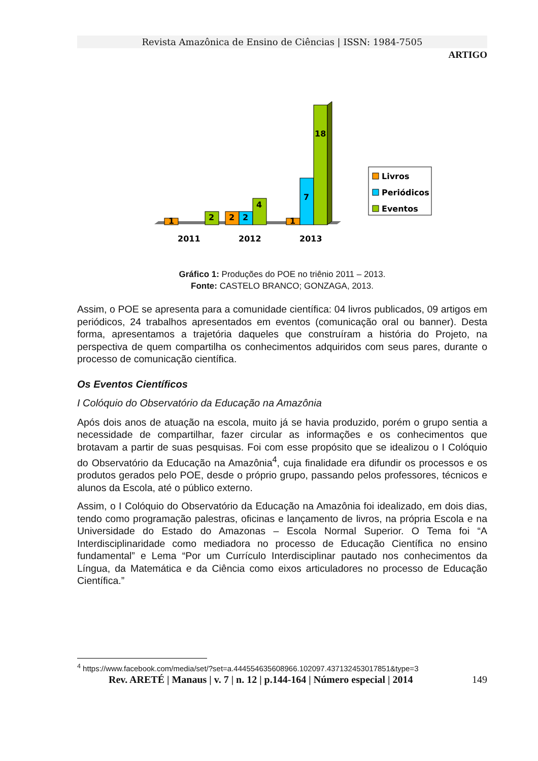Revista Amazônica de Ensino de Ciências | ISSN: 1984-7505
ARTIGO
1
2
2
2
4
1
7
18
2011
2012
2013
Livros
Periódicos
Eventos
Gráfico 1: Produções do POE no triênio 2011 – 2013.
Fonte: CASTELO BRANCO; GONZAGA, 2013.
Assim, o POE se apresenta para a comunidade científica: 04 livros publicados, 09 artigos em periódicos, 24 trabalhos apresentados em eventos (comunicação oral ou banner). Desta forma, apresentamos a trajetória daqueles que construíram a história do Projeto, na perspectiva de quem compartilha os conhecimentos adquiridos com seus pares, durante o processo de comunicação científica.
Os Eventos Científicos
I Colóquio do Observatório da Educação na Amazônia
Após dois anos de atuação na escola, muito já se havia produzido, porém o grupo sentia a necessidade de compartilhar, fazer circular as informações e os conhecimentos que brotavam a partir de suas pesquisas. Foi com esse propósito que se idealizou o I Colóquio do Observatório da Educação na Amazônia<sup>4</sup>, cuja finalidade era difundir os processos e os produtos gerados pelo POE, desde o próprio grupo, passando pelos professores, técnicos e alunos da Escola, até o público externo.
Assim, o I Colóquio do Observatório da Educação na Amazônia foi idealizado, em dois dias, tendo como programação palestras, oficinas e lançamento de livros, na própria Escola e na Universidade do Estado do Amazonas – Escola Normal Superior. O Tema foi “A Interdisciplinaridade como mediadora no processo de Educação Científica no ensino fundamental” e Lema “Por um Currículo Interdisciplinar pautado nos conhecimentos da Língua, da Matemática e da Ciência como eixos articuladores no processo de Educação Científica.”
<sup>4</sup> https://www.facebook.com/media/set/?set=a.444554635608966.102097.437132453017851&type=3
Rev. ARETÉ | Manaus | v. 7 | n. 12 | p.144-164 | Número especial | 2014 149